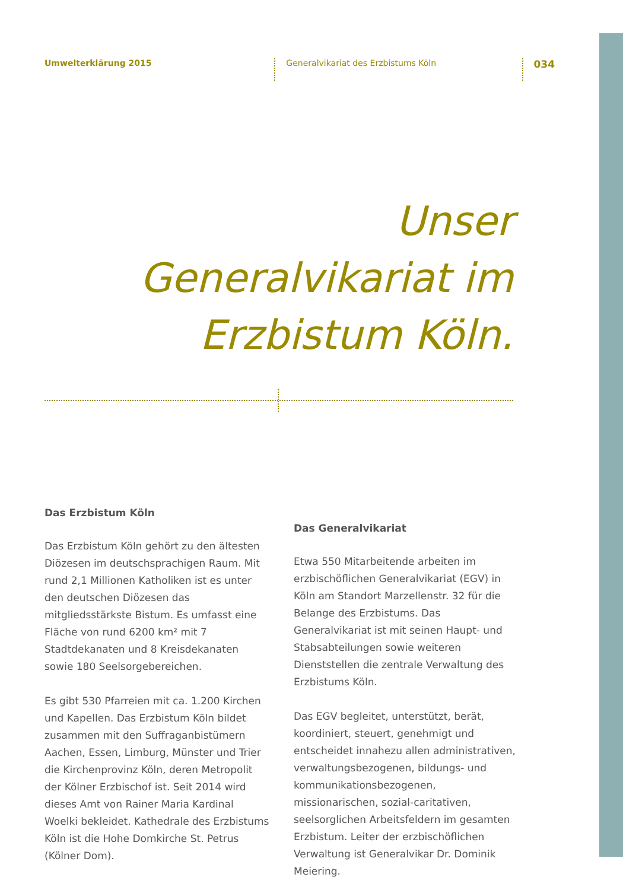Umwelterklärung 2015
Generalvikariat des Erzbistums Köln
034
Unser
Generalvikariat im
Erzbistum Köln.
Das Erzbistum Köln
Das Erzbistum Köln gehört zu den ältesten Diözesen im deutschsprachigen Raum. Mit rund 2,1 Millionen Katholiken ist es unter den deutschen Diözesen das mitgliedsstärkste Bistum. Es umfasst eine Fläche von rund 6200 km² mit 7 Stadtdekanaten und 8 Kreisdekanaten sowie 180 Seelsorgebereichen.
Es gibt 530 Pfarreien mit ca. 1.200 Kirchen und Kapellen. Das Erzbistum Köln bildet zusammen mit den Suffraganbistümern Aachen, Essen, Limburg, Münster und Trier die Kirchenprovinz Köln, deren Metropolit der Kölner Erzbischof ist. Seit 2014 wird dieses Amt von Rainer Maria Kardinal Woelki bekleidet. Kathedrale des Erzbistums Köln ist die Hohe Domkirche St. Petrus (Kölner Dom).
Das Generalvikariat
Etwa 550 Mitarbeitende arbeiten im erzbischöflichen Generalvikariat (EGV) in Köln am Standort Marzellenstr. 32 für die Belange des Erzbistums. Das Generalvikariat ist mit seinen Haupt- und Stabsabteilungen sowie weiteren Dienststellen die zentrale Verwaltung des Erzbistums Köln.
Das EGV begleitet, unterstützt, berät, koordiniert, steuert, genehmigt und entscheidet innahezu allen administrativen, verwaltungsbezogenen, bildungs- und kommunikationsbezogenen, missionarischen, sozial-caritativen, seelsorglichen Arbeitsfeldern im gesamten Erzbistum. Leiter der erzbischöflichen Verwaltung ist Generalvikar Dr. Dominik Meiering.